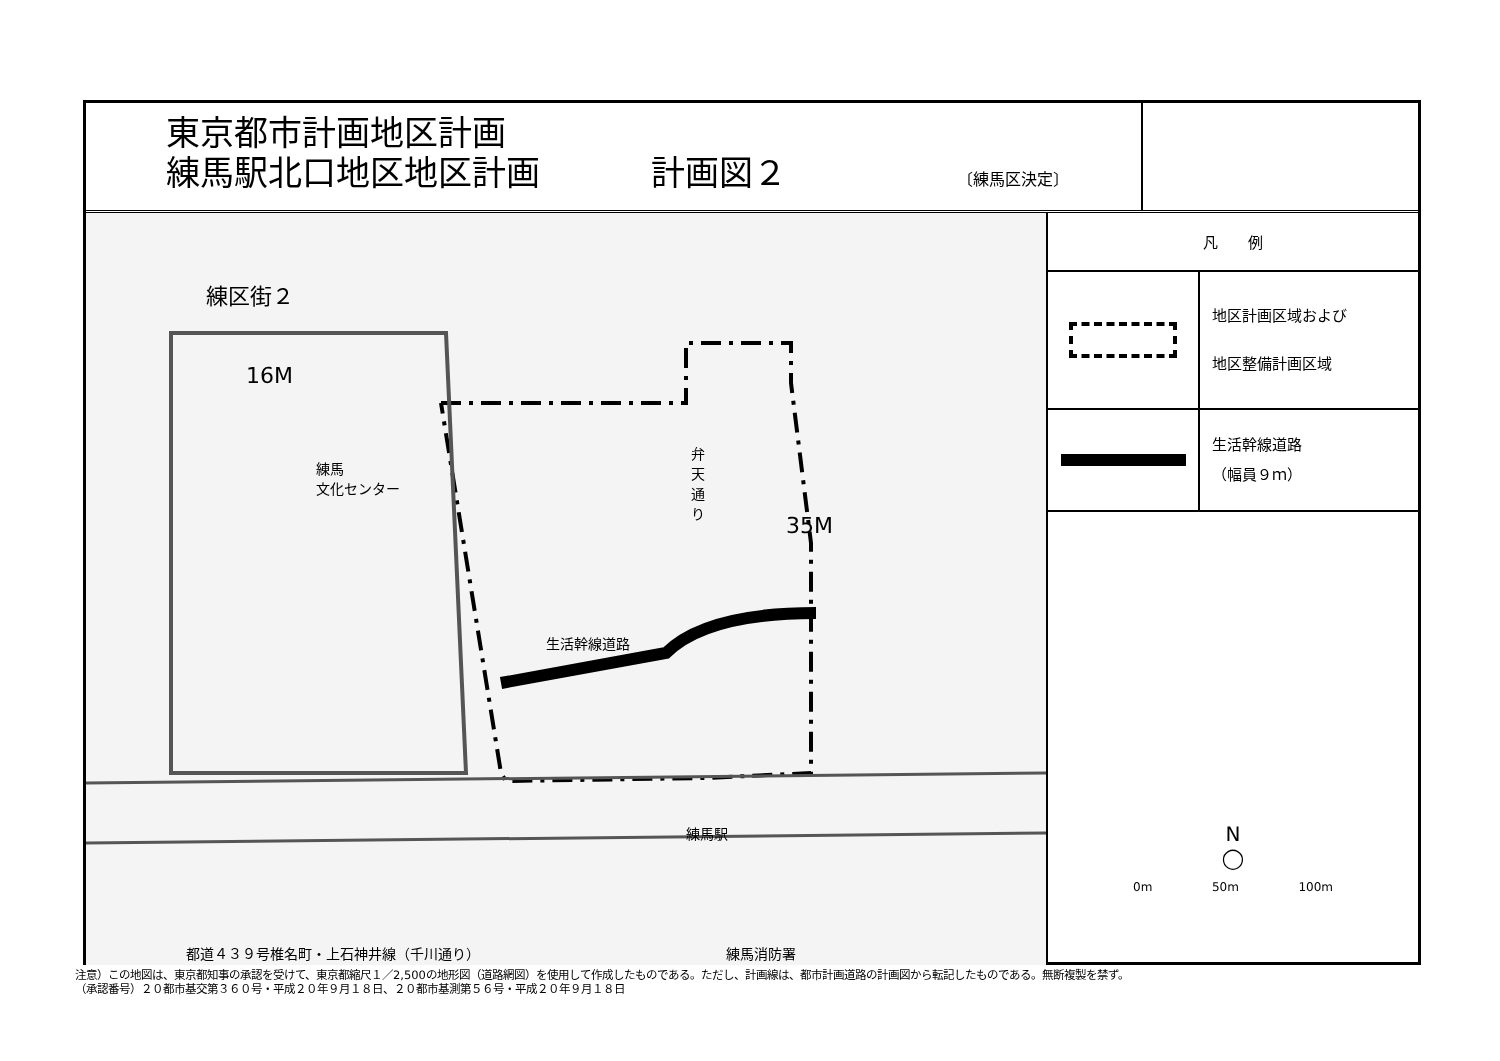東京都市計画地区計画
練馬駅北口地区地区計画 計画図２ 〔練馬区決定〕
練区街２
16M
練馬
文化センター
弁天通り
生活幹線道路
35M
練馬駅
練馬消防署
都道４３９号椎名町・上石神井線（千川通り）
凡　　例
地区計画区域および
地区整備計画区域
生活幹線道路
（幅員９ｍ）
N
◯
0m 50m 100m
注意）この地図は、東京都知事の承認を受けて、東京都縮尺１／2,500の地形図（道路網図）を使用して作成したものである。ただし、計画線は、都市計画道路の計画図から転記したものである。無断複製を禁ず。
（承認番号）２０都市基交第３６０号・平成２０年９月１８日、２０都市基測第５６号・平成２０年９月１８日